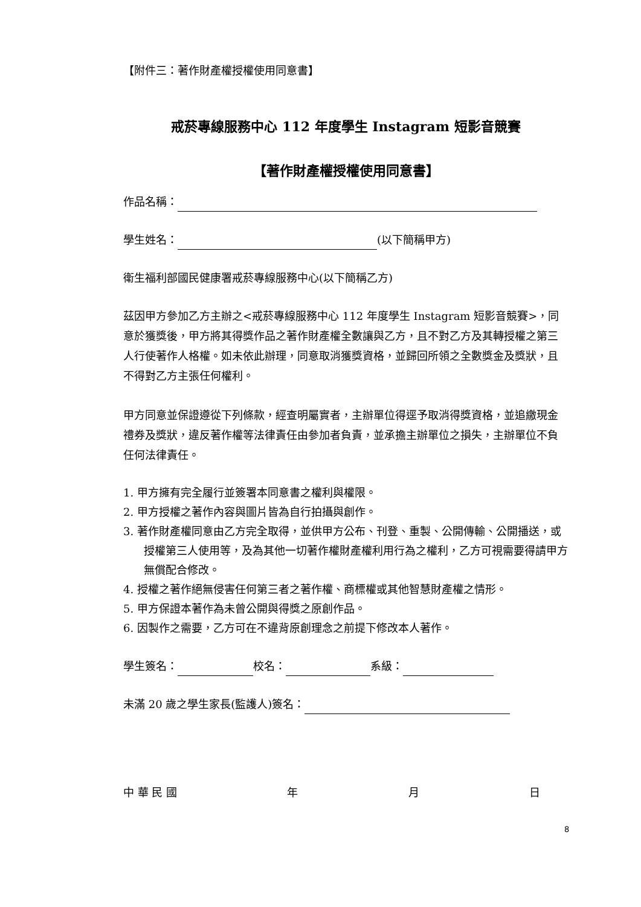【附件三：著作財產權授權使用同意書】
戒菸專線服務中心 112 年度學生 Instagram 短影音競賽
【著作財產權授權使用同意書】
作品名稱：
學生姓名： (以下簡稱甲方)
衛生福利部國民健康署戒菸專線服務中心(以下簡稱乙方)
茲因甲方參加乙方主辦之<戒菸專線服務中心 112 年度學生 Instagram 短影音競賽>，同意於獲獎後，甲方將其得獎作品之著作財產權全數讓與乙方，且不對乙方及其轉授權之第三人行使著作人格權。如未依此辦理，同意取消獲獎資格，並歸回所領之全數獎金及獎狀，且不得對乙方主張任何權利。
甲方同意並保證遵從下列條款，經查明屬實者，主辦單位得逕予取消得獎資格，並追繳現金禮券及獎狀，違反著作權等法律責任由參加者負責，並承擔主辦單位之損失，主辦單位不負任何法律責任。
1. 甲方擁有完全履行並簽署本同意書之權利與權限。
2. 甲方授權之著作內容與圖片皆為自行拍攝與創作。
3. 著作財產權同意由乙方完全取得，並供甲方公布、刊登、重製、公開傳輸、公開播送，或授權第三人使用等，及為其他一切著作權財產權利用行為之權利，乙方可視需要得請甲方無償配合修改。
4. 授權之著作絕無侵害任何第三者之著作權、商標權或其他智慧財產權之情形。
5. 甲方保證本著作為未曾公開與得獎之原創作品。
6. 因製作之需要，乙方可在不違背原創理念之前提下修改本人著作。
學生簽名： 校名： 系級：
未滿 20 歲之學生家長(監護人)簽名：
中 華 民 國 年 月 日
8